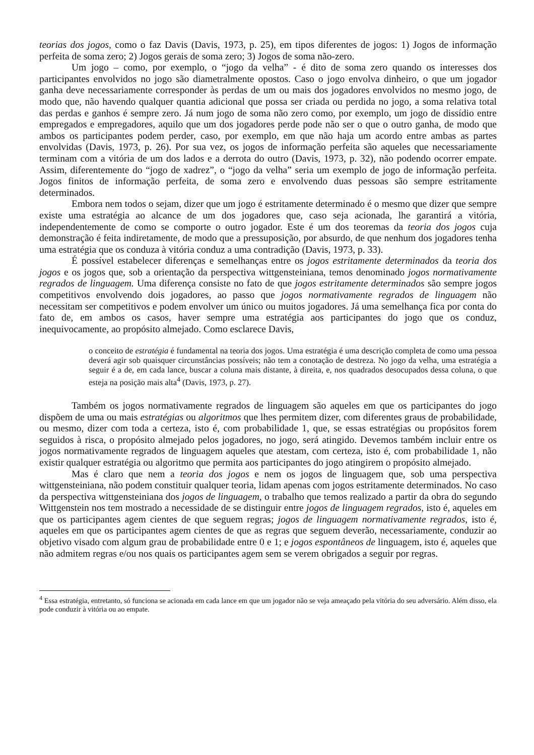teorias dos jogos, como o faz Davis (Davis, 1973, p. 25), em tipos diferentes de jogos: 1) Jogos de informação perfeita de soma zero; 2) Jogos gerais de soma zero; 3) Jogos de soma não-zero.
Um jogo – como, por exemplo, o “jogo da velha” - é dito de soma zero quando os interesses dos participantes envolvidos no jogo são diametralmente opostos. Caso o jogo envolva dinheiro, o que um jogador ganha deve necessariamente corresponder às perdas de um ou mais dos jogadores envolvidos no mesmo jogo, de modo que, não havendo qualquer quantia adicional que possa ser criada ou perdida no jogo, a soma relativa total das perdas e ganhos é sempre zero. Já num jogo de soma não zero como, por exemplo, um jogo de dissídio entre empregados e empregadores, aquilo que um dos jogadores perde pode não ser o que o outro ganha, de modo que ambos os participantes podem perder, caso, por exemplo, em que não haja um acordo entre ambas as partes envolvidas (Davis, 1973, p. 26). Por sua vez, os jogos de informação perfeita são aqueles que necessariamente terminam com a vitória de um dos lados e a derrota do outro (Davis, 1973, p. 32), não podendo ocorrer empate. Assim, diferentemente do “jogo de xadrez”, o “jogo da velha” seria um exemplo de jogo de informação perfeita. Jogos finitos de informação perfeita, de soma zero e envolvendo duas pessoas são sempre estritamente determinados.
Embora nem todos o sejam, dizer que um jogo é estritamente determinado é o mesmo que dizer que sempre existe uma estratégia ao alcance de um dos jogadores que, caso seja acionada, lhe garantirá a vitória, independentemente de como se comporte o outro jogador. Este é um dos teoremas da teoria dos jogos cuja demonstração é feita indiretamente, de modo que a pressuposição, por absurdo, de que nenhum dos jogadores tenha uma estratégia que os conduza à vitória conduz a uma contradição (Davis, 1973, p. 33).
É possível estabelecer diferenças e semelhanças entre os jogos estritamente determinados da teoria dos jogos e os jogos que, sob a orientação da perspectiva wittgensteiniana, temos denominado jogos normativamente regrados de linguagem. Uma diferença consiste no fato de que jogos estritamente determinados são sempre jogos competitivos envolvendo dois jogadores, ao passo que jogos normativamente regrados de linguagem não necessitam ser competitivos e podem envolver um único ou muitos jogadores. Já uma semelhança fica por conta do fato de, em ambos os casos, haver sempre uma estratégia aos participantes do jogo que os conduz, inequivocamente, ao propósito almejado. Como esclarece Davis,
o conceito de estratégia é fundamental na teoria dos jogos. Uma estratégia é uma descrição completa de como uma pessoa deverá agir sob quaisquer circunstâncias possíveis; não tem a conotação de destreza. No jogo da velha, uma estratégia a seguir é a de, em cada lance, buscar a coluna mais distante, à direita, e, nos quadrados desocupados dessa coluna, o que esteja na posição mais alta<sup>4</sup> (Davis, 1973, p. 27).
Também os jogos normativamente regrados de linguagem são aqueles em que os participantes do jogo dispõem de uma ou mais estratégias ou algoritmos que lhes permitem dizer, com diferentes graus de probabilidade, ou mesmo, dizer com toda a certeza, isto é, com probabilidade 1, que, se essas estratégias ou propósitos forem seguidos à risca, o propósito almejado pelos jogadores, no jogo, será atingido. Devemos também incluir entre os jogos normativamente regrados de linguagem aqueles que atestam, com certeza, isto é, com probabilidade 1, não existir qualquer estratégia ou algoritmo que permita aos participantes do jogo atingirem o propósito almejado.
Mas é claro que nem a teoria dos jogos e nem os jogos de linguagem que, sob uma perspectiva wittgensteiniana, não podem constituir qualquer teoria, lidam apenas com jogos estritamente determinados. No caso da perspectiva wittgensteiniana dos jogos de linguagem, o trabalho que temos realizado a partir da obra do segundo Wittgenstein nos tem mostrado a necessidade de se distinguir entre jogos de linguagem regrados, isto é, aqueles em que os participantes agem cientes de que seguem regras; jogos de linguagem normativamente regrados, isto é, aqueles em que os participantes agem cientes de que as regras que seguem deverão, necessariamente, conduzir ao objetivo visado com algum grau de probabilidade entre 0 e 1; e jogos espontâneos de linguagem, isto é, aqueles que não admitem regras e/ou nos quais os participantes agem sem se verem obrigados a seguir por regras.
<sup>4</sup> Essa estratégia, entretanto, só funciona se acionada em cada lance em que um jogador não se veja ameaçado pela vitória do seu adversário. Além disso, ela pode conduzir à vitória ou ao empate.